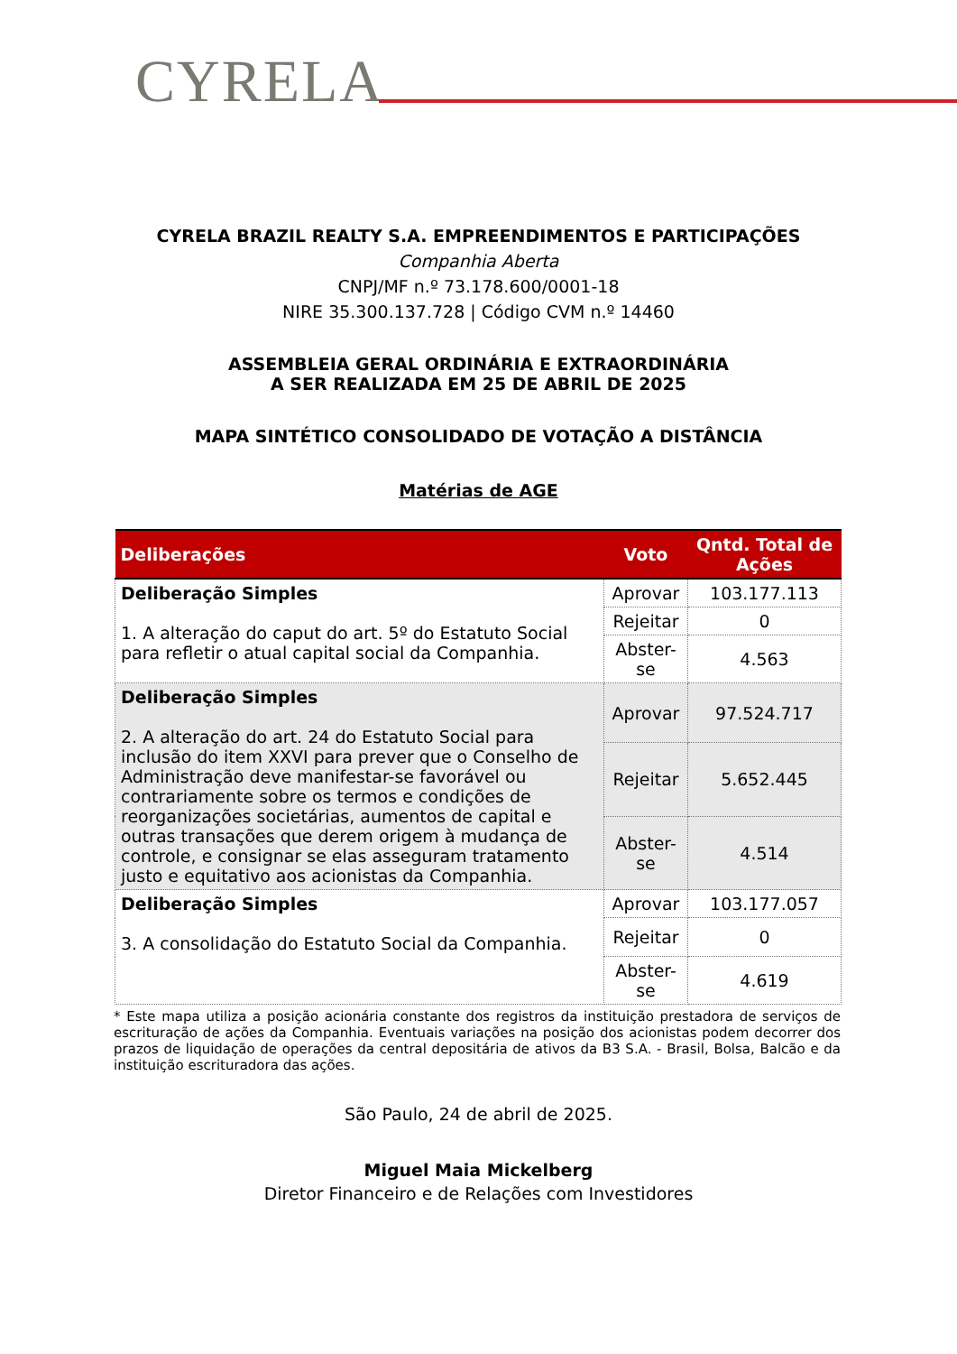CYRELA
CYRELA BRAZIL REALTY S.A. EMPREENDIMENTOS E PARTICIPAÇÕES
Companhia Aberta
CNPJ/MF n.º 73.178.600/0001-18
NIRE 35.300.137.728 | Código CVM n.º 14460
ASSEMBLEIA GERAL ORDINÁRIA E EXTRAORDINÁRIA
A SER REALIZADA EM 25 DE ABRIL DE 2025
MAPA SINTÉTICO CONSOLIDADO DE VOTAÇÃO A DISTÂNCIA
Matérias de AGE
| Deliberações | Voto | Qntd. Total de Ações |
| --- | --- | --- |
| Deliberação Simples 1. A alteração do caput do art. 5º do Estatuto Social para refletir o atual capital social da Companhia. | Aprovar | 103.177.113 |
| | Rejeitar | 0 |
| | Abster-se | 4.563 |
| Deliberação Simples 2. A alteração do art. 24 do Estatuto Social para inclusão do item XXVI para prever que o Conselho de Administração deve manifestar-se favorável ou contrariamente sobre os termos e condições de reorganizações societárias, aumentos de capital e outras transações que derem origem à mudança de controle, e consignar se elas asseguram tratamento justo e equitativo aos acionistas da Companhia. | Aprovar | 97.524.717 |
| | Rejeitar | 5.652.445 |
| | Abster-se | 4.514 |
| Deliberação Simples 3. A consolidação do Estatuto Social da Companhia. | Aprovar | 103.177.057 |
| | Rejeitar | 0 |
| | Abster-se | 4.619 |
* Este mapa utiliza a posição acionária constante dos registros da instituição prestadora de serviços de escrituração de ações da Companhia. Eventuais variações na posição dos acionistas podem decorrer dos prazos de liquidação de operações da central depositária de ativos da B3 S.A. - Brasil, Bolsa, Balcão e da instituição escrituradora das ações.
São Paulo, 24 de abril de 2025.
Miguel Maia Mickelberg
Diretor Financeiro e de Relações com Investidores